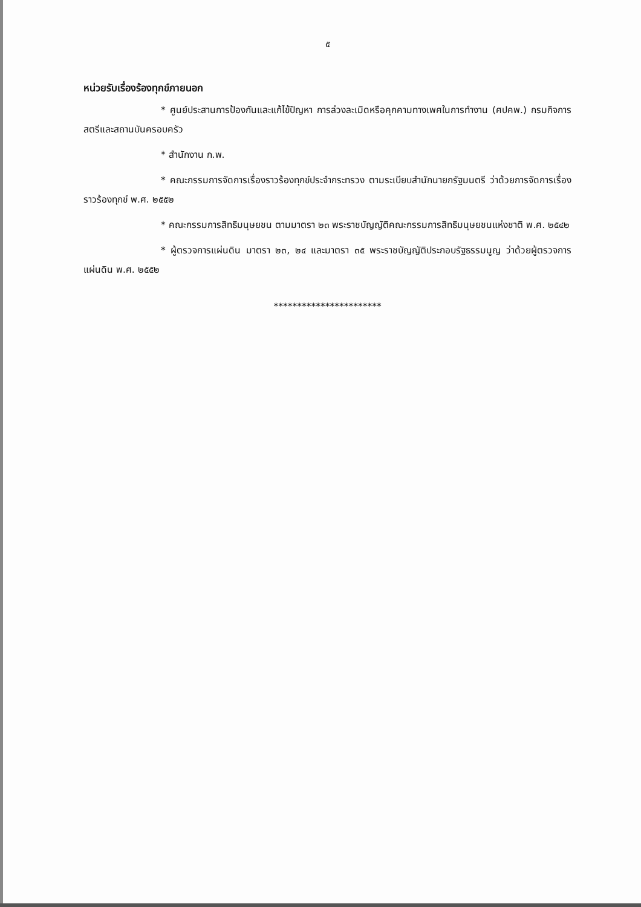๕
หน่วยรับเรื่องร้องทุกข์ภายนอก
* ศูนย์ประสานการป้องกันและแก้ไข้ปัญหา การล่วงละเมิดหรือคุกคามทางเพศในการทำงาน (ศปคพ.) กรมกิจการสตรีและสถานบันครอบครัว
* สำนักงาน ก.พ.
* คณะกรรมการจัดการเรื่องราวร้องทุกข์ประจำกระทรวง ตามระเบียบสำนักนายกรัฐมนตรี ว่าด้วยการจัดการเรื่องราวร้องทุกข์ พ.ศ. ๒๕๕๒
* คณะกรรมการสิทธิมนุษยชน ตามมาตรา ๒๓ พระราชบัญญัติคณะกรรมการสิทธิมนุษยชนแห่งชาติ พ.ศ. ๒๕๔๒
* ผู้ตรวจการแผ่นดิน มาตรา ๒๓, ๒๔ และมาตรา ๓๕ พระราชบัญญัติประกอบรัฐธรรมนูญ ว่าด้วยผู้ตรวจการแผ่นดิน พ.ศ. ๒๕๕๒
***********************